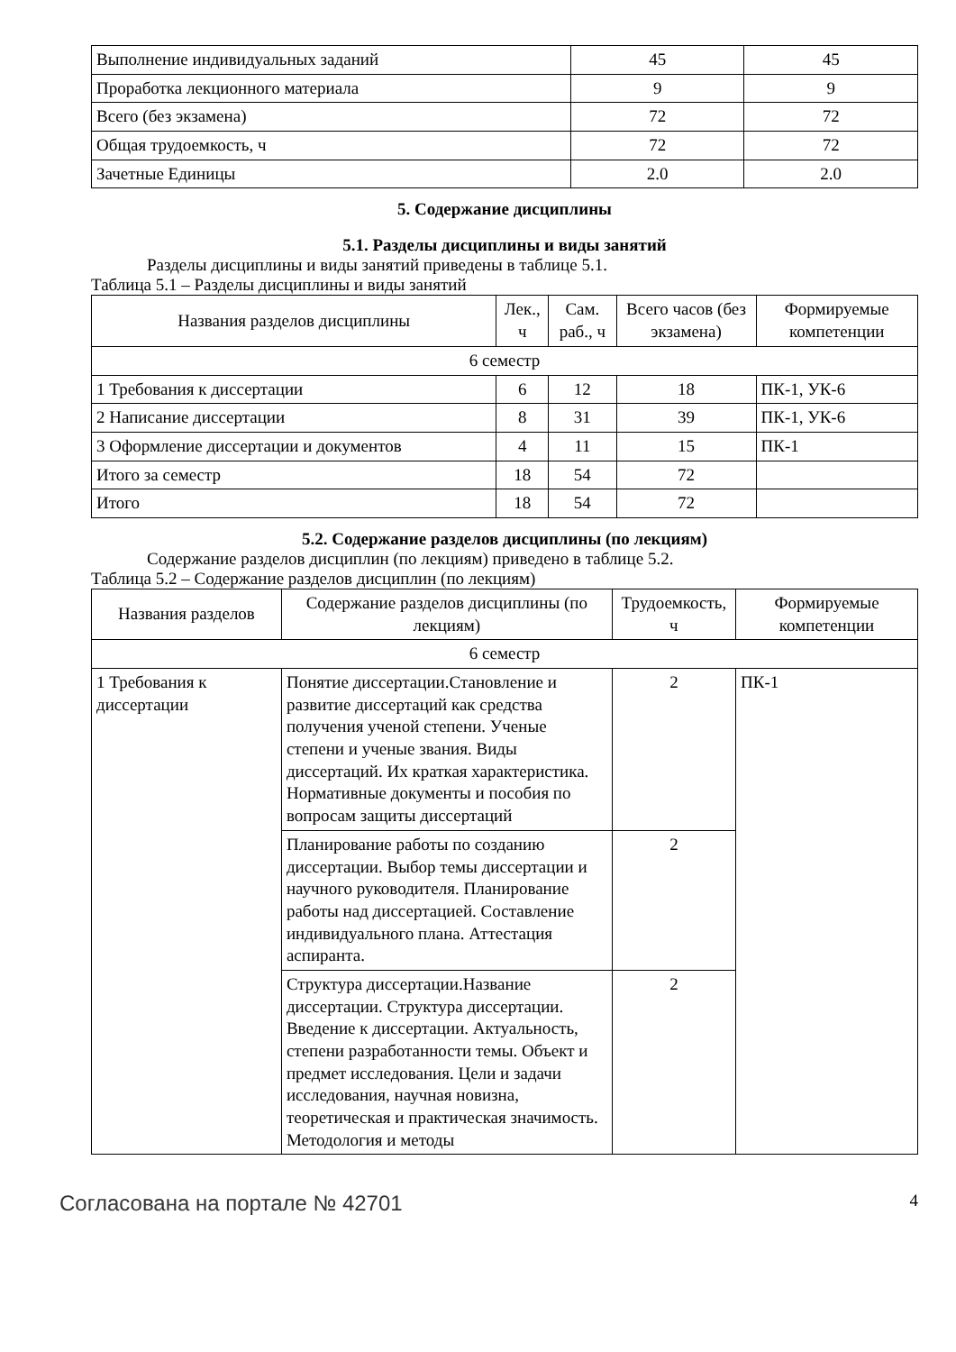| Выполнение индивидуальных заданий | 45 | 45 |
| Проработка лекционного материала | 9 | 9 |
| Всего (без экзамена) | 72 | 72 |
| Общая трудоемкость, ч | 72 | 72 |
| Зачетные Единицы | 2.0 | 2.0 |
5. Содержание дисциплины
5.1. Разделы дисциплины и виды занятий
Разделы дисциплины и виды занятий приведены в таблице 5.1.
Таблица 5.1 – Разделы дисциплины и виды занятий
| Названия разделов дисциплины | Лек., ч | Сам. раб., ч | Всего часов (без экзамена) | Формируемые компетенции |
| --- | --- | --- | --- | --- |
| 6 семестр | | | | |
| 1 Требования к диссертации | 6 | 12 | 18 | ПК-1, УК-6 |
| 2 Написание диссертации | 8 | 31 | 39 | ПК-1, УК-6 |
| 3 Оформление диссертации и документов | 4 | 11 | 15 | ПК-1 |
| Итого за семестр | 18 | 54 | 72 | |
| Итого | 18 | 54 | 72 | |
5.2. Содержание разделов дисциплины (по лекциям)
Содержание разделов дисциплин (по лекциям) приведено в таблице 5.2.
Таблица 5.2 – Содержание разделов дисциплин (по лекциям)
| Названия разделов | Содержание разделов дисциплины (по лекциям) | Трудоемкость, ч | Формируемые компетенции |
| --- | --- | --- | --- |
| 6 семестр | | | |
| 1 Требования к диссертации | Понятие диссертации.Становление и развитие диссертаций как средства получения ученой степени. Ученые степени и ученые звания. Виды диссертаций. Их краткая характеристика. Нормативные документы и пособия по вопросам защиты диссертаций | 2 | ПК-1 |
| | Планирование работы по созданию диссертации. Выбор темы диссертации и научного руководителя. Планирование работы над диссертацией. Составление индивидуального плана. Аттестация аспиранта. | 2 | |
| | Структура диссертации.Название диссертации. Структура диссертации. Введение к диссертации. Актуальность, степени разработанности темы. Объект и предмет исследования. Цели и задачи исследования, научная новизна, теоретическая и практическая значимость. Методология и методы | 2 | |
Согласована на портале № 42701 4